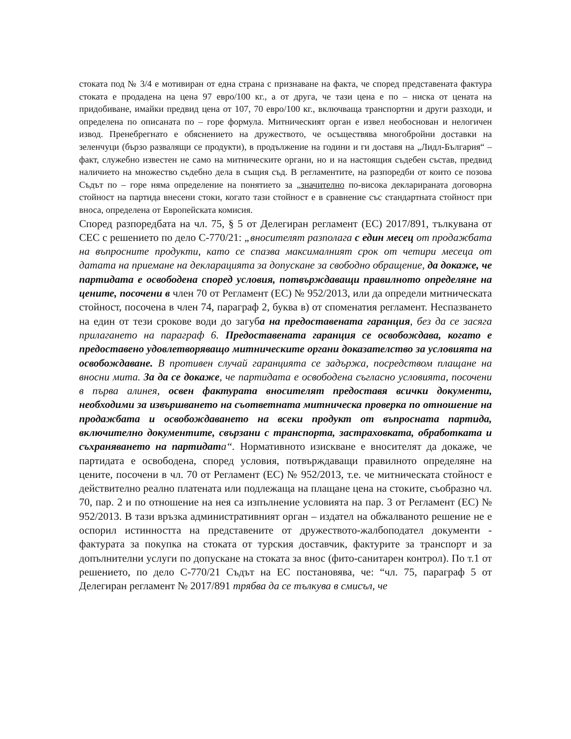стоката под № 3/4 е мотивиран от една страна с признаване на факта, че според представената фактура стоката е продадена на цена 97 евро/100 кг., а от друга, че тази цена е по – ниска от цената на придобиване, имайки предвид цена от 107, 70 евро/100 кг., включваща транспортни и други разходи, и определена по описаната по – горе формула. Митническият орган е извел необоснован и нелогичен извод. Пренебрегнато е обяснението на дружеството, че осъществява многобройни доставки на зеленчуци (бързо развалящи се продукти), в продължение на години и ги доставя на „Лидл-България“ – факт, служебно известен не само на митническите органи, но и на настоящия съдебен състав, предвид наличието на множество съдебно дела в същия съд. В регламентите, на разпоредби от които се позова Съдът по – горе няма определение на понятието за „значително по-висока декларираната договорна стойност на партида внесени стоки, когато тази стойност е в сравнение със стандартната стойност при вноса, определена от Европейската комисия.
Според разпоредбата на чл. 75, § 5 от Делегиран регламент (ЕС) 2017/891, тълкувана от СЕС с решението по дело C-770/21: „вносителят разполага с един месец от продажбата на въпросните продукти, като се спазва максималният срок от четири месеца от датата на приемане на декларацията за допускане за свободно обращение, да докаже, че партидата е освободена според условия, потвърждаващи правилното определяне на цените, посочени в член 70 от Регламент (ЕС) № 952/2013, или да определи митническата стойност, посочена в член 74, параграф 2, буква в) от споменатия регламент. Неспазването на един от тези срокове води до загуба на предоставената гаранция, без да се засяга прилагането на параграф 6. Предоставената гаранция се освобождава, когато е предоставено удовлетворяващо митническите органи доказателство за условията на освобождаване. В противен случай гаранцията се задържа, посредством плащане на вносни мита. За да се докаже, че партидата е освободена съгласно условията, посочени в първа алинея, освен фактурата вносителят предоставя всички документи, необходими за извършването на съответната митническа проверка по отношение на продажбата и освобождаването на всеки продукт от въпросната партида, включително документите, свързани с транспорта, застраховката, обработката и съхраняването на партидата“. Нормативното изискване е вносителят да докаже, че партидата е освободена, според условия, потвърждаващи правилното определяне на цените, посочени в чл. 70 от Регламент (ЕС) № 952/2013, т.е. че митническата стойност е действително реално платената или подлежаща на плащане цена на стоките, съобразно чл. 70, пар. 2 и по отношение на нея са изпълнение условията на пар. 3 от Регламент (ЕС) № 952/2013. В тази връзка административният орган – издател на обжалваното решение не е оспорил истинността на представените от дружеството-жалбоподател документи - фактурата за покупка на стоката от турския доставчик, фактурите за транспорт и за допълнителни услуги по допускане на стоката за внос (фито-санитарен контрол). По т.1 от решението, по дело C-770/21 Съдът на ЕС постановява, че: “чл. 75, параграф 5 от Делегиран регламент № 2017/891 трябва да се тълкува в смисъл, че